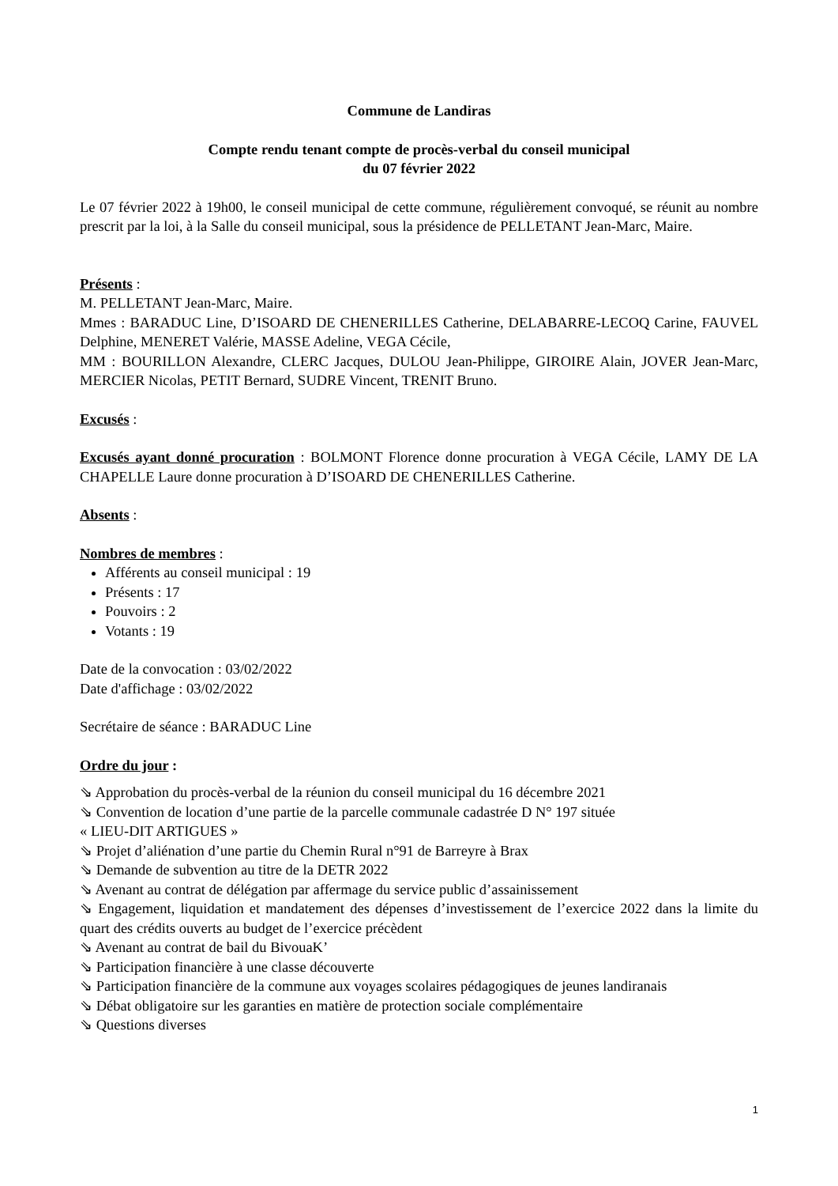Commune de Landiras
Compte rendu tenant compte de procès-verbal du conseil municipal
du 07 février 2022
Le 07 février 2022 à 19h00, le conseil municipal de cette commune, régulièrement convoqué, se réunit au nombre prescrit par la loi, à la Salle du conseil municipal, sous la présidence de PELLETANT Jean-Marc, Maire.
Présents :
M. PELLETANT Jean-Marc, Maire.
Mmes : BARADUC Line, D’ISOARD DE CHENERILLES Catherine, DELABARRE-LECOQ Carine, FAUVEL Delphine, MENERET Valérie, MASSE Adeline, VEGA Cécile,
MM : BOURILLON Alexandre, CLERC Jacques, DULOU Jean-Philippe, GIROIRE Alain, JOVER Jean-Marc, MERCIER Nicolas, PETIT Bernard, SUDRE Vincent, TRENIT Bruno.
Excusés :
Excusés ayant donné procuration : BOLMONT Florence donne procuration à VEGA Cécile, LAMY DE LA CHAPELLE Laure donne procuration à D’ISOARD DE CHENERILLES Catherine.
Absents :
Nombres de membres :
Afférents au conseil municipal : 19
Présents : 17
Pouvoirs : 2
Votants : 19
Date de la convocation : 03/02/2022
Date d'affichage : 03/02/2022
Secrétaire de séance : BARADUC Line
Ordre du jour :
⇘ Approbation du procès-verbal de la réunion du conseil municipal du 16 décembre 2021
⇘ Convention de location d’une partie de la parcelle communale cadastrée D N° 197 située
« LIEU-DIT ARTIGUES »
⇘ Projet d’aliénation d’une partie du Chemin Rural n°91 de Barreyre à Brax
⇘ Demande de subvention au titre de la DETR 2022
⇘ Avenant au contrat de délégation par affermage du service public d’assainissement
⇘ Engagement, liquidation et mandatement des dépenses d’investissement de l’exercice 2022 dans la limite du quart des crédits ouverts au budget de l’exercice précèdent
⇘ Avenant au contrat de bail du BivouaK’
⇘ Participation financière à une classe découverte
⇘ Participation financière de la commune aux voyages scolaires pédagogiques de jeunes landiranais
⇘ Débat obligatoire sur les garanties en matière de protection sociale complémentaire
⇘ Questions diverses
1